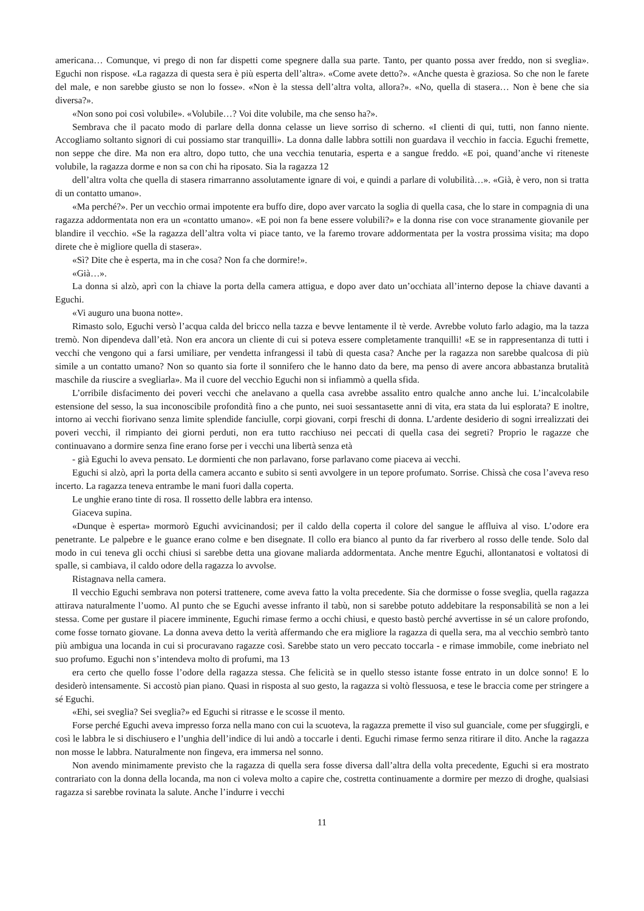americana… Comunque, vi prego di non far dispetti come spegnere dalla sua parte. Tanto, per quanto possa aver freddo, non si sveglia». Eguchi non rispose. «La ragazza di questa sera è più esperta dell’altra». «Come avete detto?». «Anche questa è graziosa. So che non le farete del male, e non sarebbe giusto se non lo fosse». «Non è la stessa dell’altra volta, allora?». «No, quella di stasera… Non è bene che sia diversa?».
«Non sono poi così volubile». «Volubile…? Voi dite volubile, ma che senso ha?».
Sembrava che il pacato modo di parlare della donna celasse un lieve sorriso di scherno. «I clienti di qui, tutti, non fanno niente. Accogliamo soltanto signori di cui possiamo star tranquilli». La donna dalle labbra sottili non guardava il vecchio in faccia. Eguchi fremette, non seppe che dire. Ma non era altro, dopo tutto, che una vecchia tenutaria, esperta e a sangue freddo. «E poi, quand’anche vi riteneste volubile, la ragazza dorme e non sa con chi ha riposato. Sia la ragazza 12
dell’altra volta che quella di stasera rimarranno assolutamente ignare di voi, e quindi a parlare di volubilità…». «Già, è vero, non si tratta di un contatto umano».
«Ma perché?». Per un vecchio ormai impotente era buffo dire, dopo aver varcato la soglia di quella casa, che lo stare in compagnia di una ragazza addormentata non era un «contatto umano». «E poi non fa bene essere volubili?» e la donna rise con voce stranamente giovanile per blandire il vecchio. «Se la ragazza dell’altra volta vi piace tanto, ve la faremo trovare addormentata per la vostra prossima visita; ma dopo direte che è migliore quella di stasera».
«Sì? Dite che è esperta, ma in che cosa? Non fa che dormire!».
«Già…».
La donna si alzò, aprì con la chiave la porta della camera attigua, e dopo aver dato un’occhiata all’interno depose la chiave davanti a Eguchi.
«Vi auguro una buona notte».
Rimasto solo, Eguchi versò l’acqua calda del bricco nella tazza e bevve lentamente il tè verde. Avrebbe voluto farlo adagio, ma la tazza tremò. Non dipendeva dall’età. Non era ancora un cliente di cui si poteva essere completamente tranquilli! «E se in rappresentanza di tutti i vecchi che vengono qui a farsi umiliare, per vendetta infrangessi il tabù di questa casa? Anche per la ragazza non sarebbe qualcosa di più simile a un contatto umano? Non so quanto sia forte il sonnifero che le hanno dato da bere, ma penso di avere ancora abbastanza brutalità maschile da riuscire a svegliarla». Ma il cuore del vecchio Eguchi non si infiammò a quella sfida.
L’orribile disfacimento dei poveri vecchi che anelavano a quella casa avrebbe assalito entro qualche anno anche lui. L’incalcolabile estensione del sesso, la sua inconoscibile profondità fino a che punto, nei suoi sessantasette anni di vita, era stata da lui esplorata? E inoltre, intorno ai vecchi fiorivano senza limite splendide fanciulle, corpi giovani, corpi freschi di donna. L’ardente desiderio di sogni irrealizzati dei poveri vecchi, il rimpianto dei giorni perduti, non era tutto racchiuso nei peccati di quella casa dei segreti? Proprio le ragazze che continuavano a dormire senza fine erano forse per i vecchi una libertà senza età
- già Eguchi lo aveva pensato. Le dormienti che non parlavano, forse parlavano come piaceva ai vecchi.
Eguchi si alzò, aprì la porta della camera accanto e subito si sentì avvolgere in un tepore profumato. Sorrise. Chissà che cosa l’aveva reso incerto. La ragazza teneva entrambe le mani fuori dalla coperta.
Le unghie erano tinte di rosa. Il rossetto delle labbra era intenso.
Giaceva supina.
«Dunque è esperta» mormorò Eguchi avvicinandosi; per il caldo della coperta il colore del sangue le affluiva al viso. L’odore era penetrante. Le palpebre e le guance erano colme e ben disegnate. Il collo era bianco al punto da far riverbero al rosso delle tende. Solo dal modo in cui teneva gli occhi chiusi si sarebbe detta una giovane maliarda addormentata. Anche mentre Eguchi, allontanatosi e voltatosi di spalle, si cambiava, il caldo odore della ragazza lo avvolse.
Ristagnava nella camera.
Il vecchio Eguchi sembrava non potersi trattenere, come aveva fatto la volta precedente. Sia che dormisse o fosse sveglia, quella ragazza attirava naturalmente l’uomo. Al punto che se Eguchi avesse infranto il tabù, non si sarebbe potuto addebitare la responsabilità se non a lei stessa. Come per gustare il piacere imminente, Eguchi rimase fermo a occhi chiusi, e questo bastò perché avvertisse in sé un calore profondo, come fosse tornato giovane. La donna aveva detto la verità affermando che era migliore la ragazza di quella sera, ma al vecchio sembrò tanto più ambigua una locanda in cui si procuravano ragazze così. Sarebbe stato un vero peccato toccarla - e rimase immobile, come inebriato nel suo profumo. Eguchi non s’intendeva molto di profumi, ma 13
era certo che quello fosse l’odore della ragazza stessa. Che felicità se in quello stesso istante fosse entrato in un dolce sonno! E lo desiderò intensamente. Si accostò pian piano. Quasi in risposta al suo gesto, la ragazza si voltò flessuosa, e tese le braccia come per stringere a sé Eguchi.
«Ehi, sei sveglia? Sei sveglia?» ed Eguchi si ritrasse e le scosse il mento.
Forse perché Eguchi aveva impresso forza nella mano con cui la scuoteva, la ragazza premette il viso sul guanciale, come per sfuggirgli, e così le labbra le si dischiusero e l’unghia dell’indice di lui andò a toccarle i denti. Eguchi rimase fermo senza ritirare il dito. Anche la ragazza non mosse le labbra. Naturalmente non fingeva, era immersa nel sonno.
Non avendo minimamente previsto che la ragazza di quella sera fosse diversa dall’altra della volta precedente, Eguchi si era mostrato contrariato con la donna della locanda, ma non ci voleva molto a capire che, costretta continuamente a dormire per mezzo di droghe, qualsiasi ragazza si sarebbe rovinata la salute. Anche l’indurre i vecchi
11